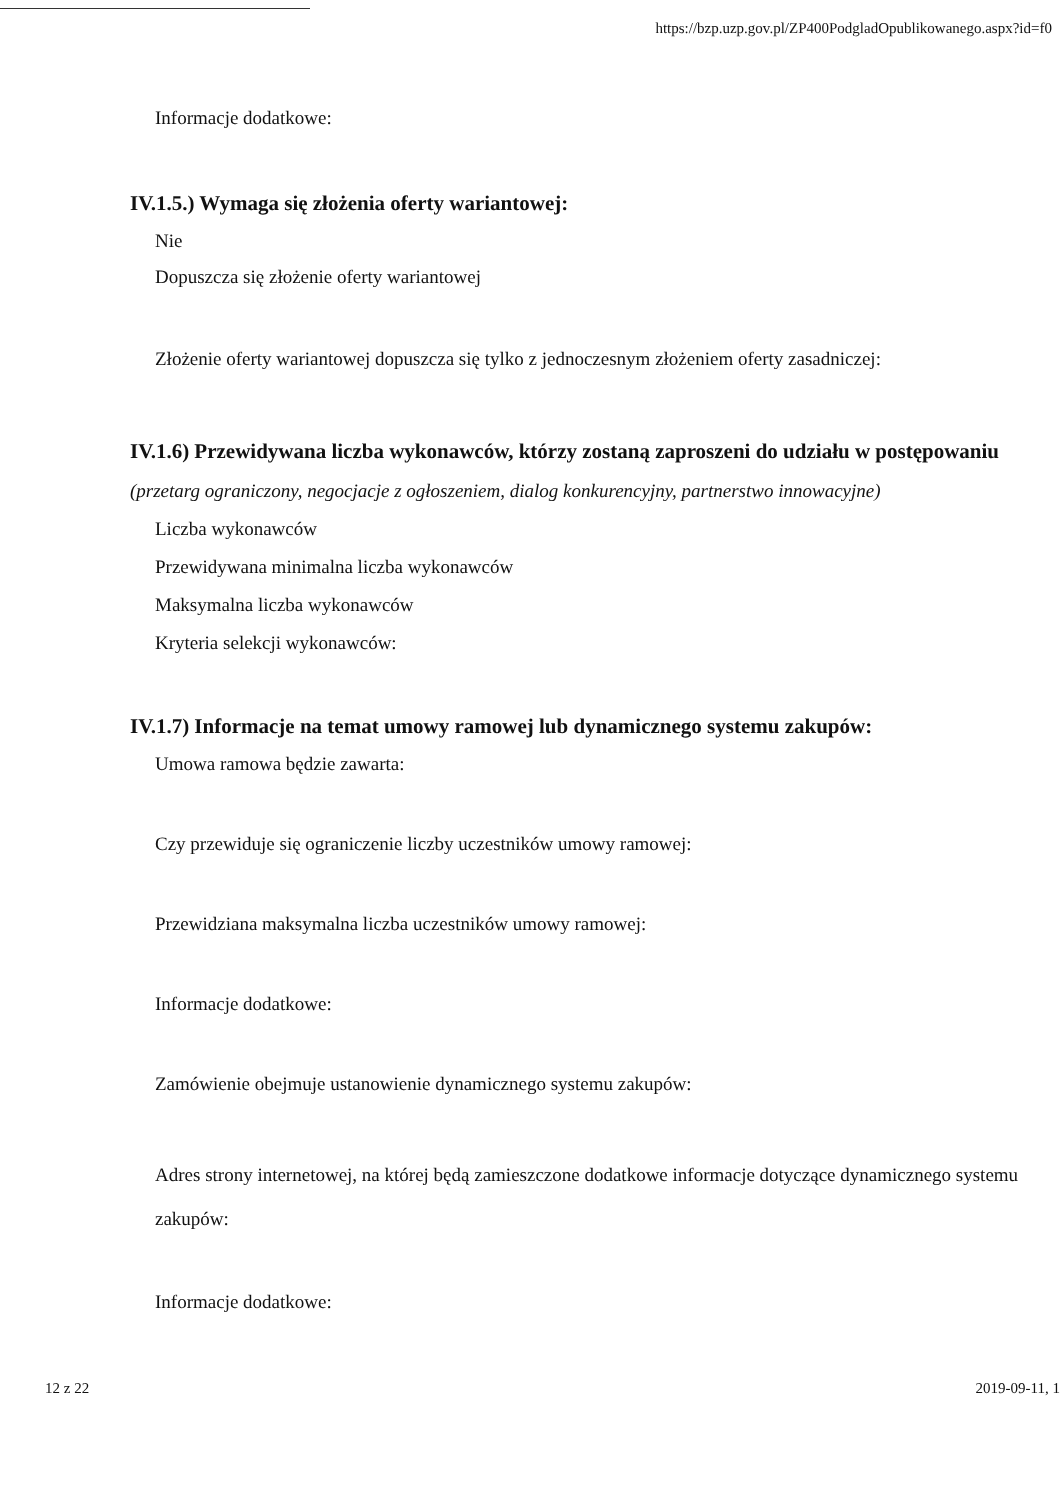https://bzp.uzp.gov.pl/ZP400PodgladOpublikowanego.aspx?id=f0
Informacje dodatkowe:
IV.1.5.) Wymaga się złożenia oferty wariantowej:
Nie
Dopuszcza się złożenie oferty wariantowej
Złożenie oferty wariantowej dopuszcza się tylko z jednoczesnym złożeniem oferty zasadniczej:
IV.1.6) Przewidywana liczba wykonawców, którzy zostaną zaproszeni do udziału w postępowaniu
(przetarg ograniczony, negocjacje z ogłoszeniem, dialog konkurencyjny, partnerstwo innowacyjne)
Liczba wykonawców
Przewidywana minimalna liczba wykonawców
Maksymalna liczba wykonawców
Kryteria selekcji wykonawców:
IV.1.7) Informacje na temat umowy ramowej lub dynamicznego systemu zakupów:
Umowa ramowa będzie zawarta:
Czy przewiduje się ograniczenie liczby uczestników umowy ramowej:
Przewidziana maksymalna liczba uczestników umowy ramowej:
Informacje dodatkowe:
Zamówienie obejmuje ustanowienie dynamicznego systemu zakupów:
Adres strony internetowej, na której będą zamieszczone dodatkowe informacje dotyczące dynamicznego systemu zakupów:
Informacje dodatkowe:
12 z 22 2019-09-11, 1